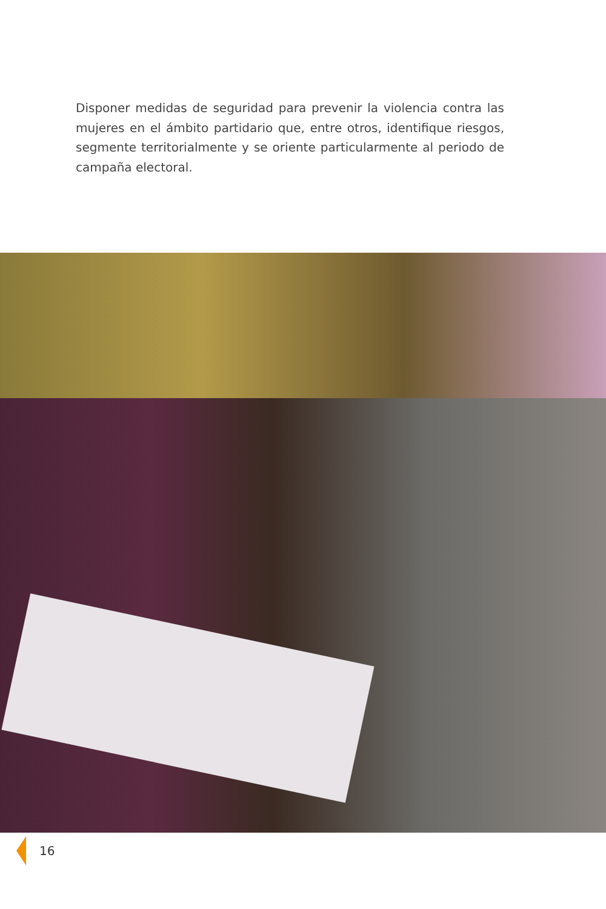Disponer medidas de seguridad para prevenir la violencia contra las mujeres en el ámbito partidario que, entre otros, identifique riesgos, segmente territorialmente y se oriente particularmente al periodo de campaña electoral.
16